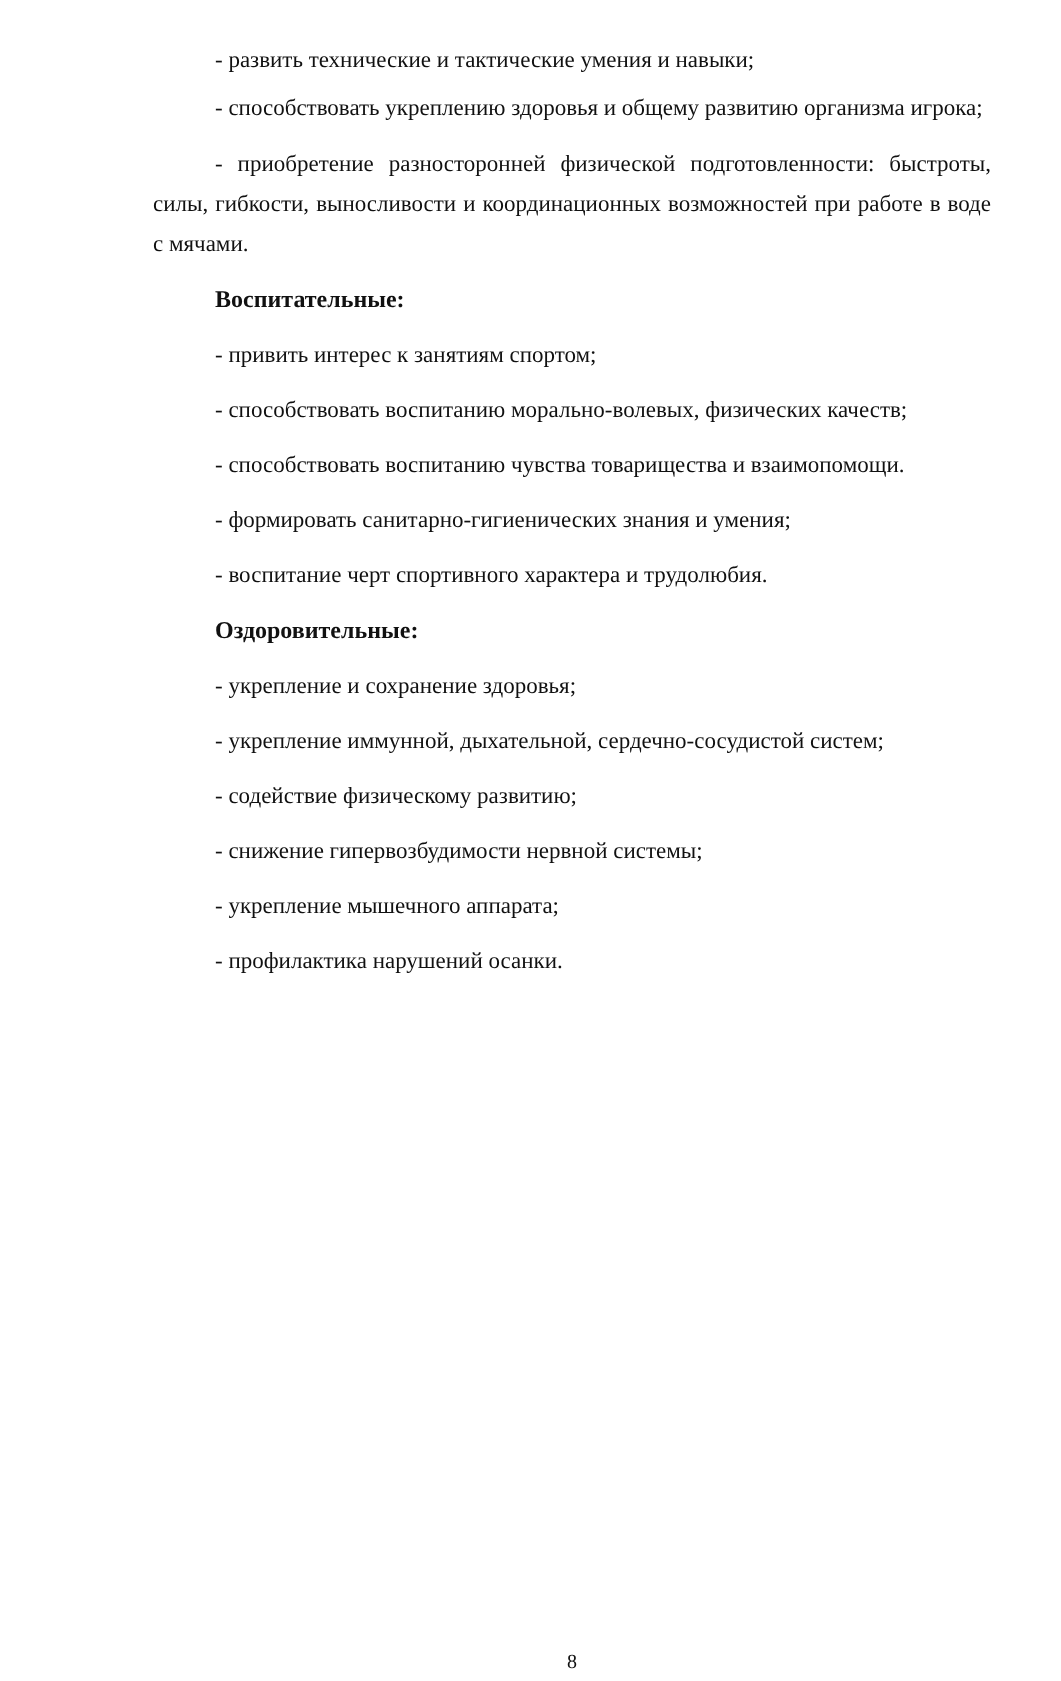- развить технические и тактические умения и навыки;
- способствовать укреплению здоровья и общему развитию организма игрока;
- приобретение разносторонней физической подготовленности: быстроты, силы, гибкости, выносливости и координационных возможностей при работе в воде с мячами.
Воспитательные:
- привить интерес к занятиям спортом;
- способствовать воспитанию морально-волевых, физических качеств;
- способствовать воспитанию чувства товарищества и взаимопомощи.
- формировать санитарно-гигиенических знания и умения;
- воспитание черт спортивного характера и трудолюбия.
Оздоровительные:
- укрепление и сохранение здоровья;
- укрепление иммунной, дыхательной, сердечно-сосудистой систем;
- содействие физическому развитию;
- снижение гипервозбудимости нервной системы;
- укрепление мышечного аппарата;
- профилактика нарушений осанки.
8